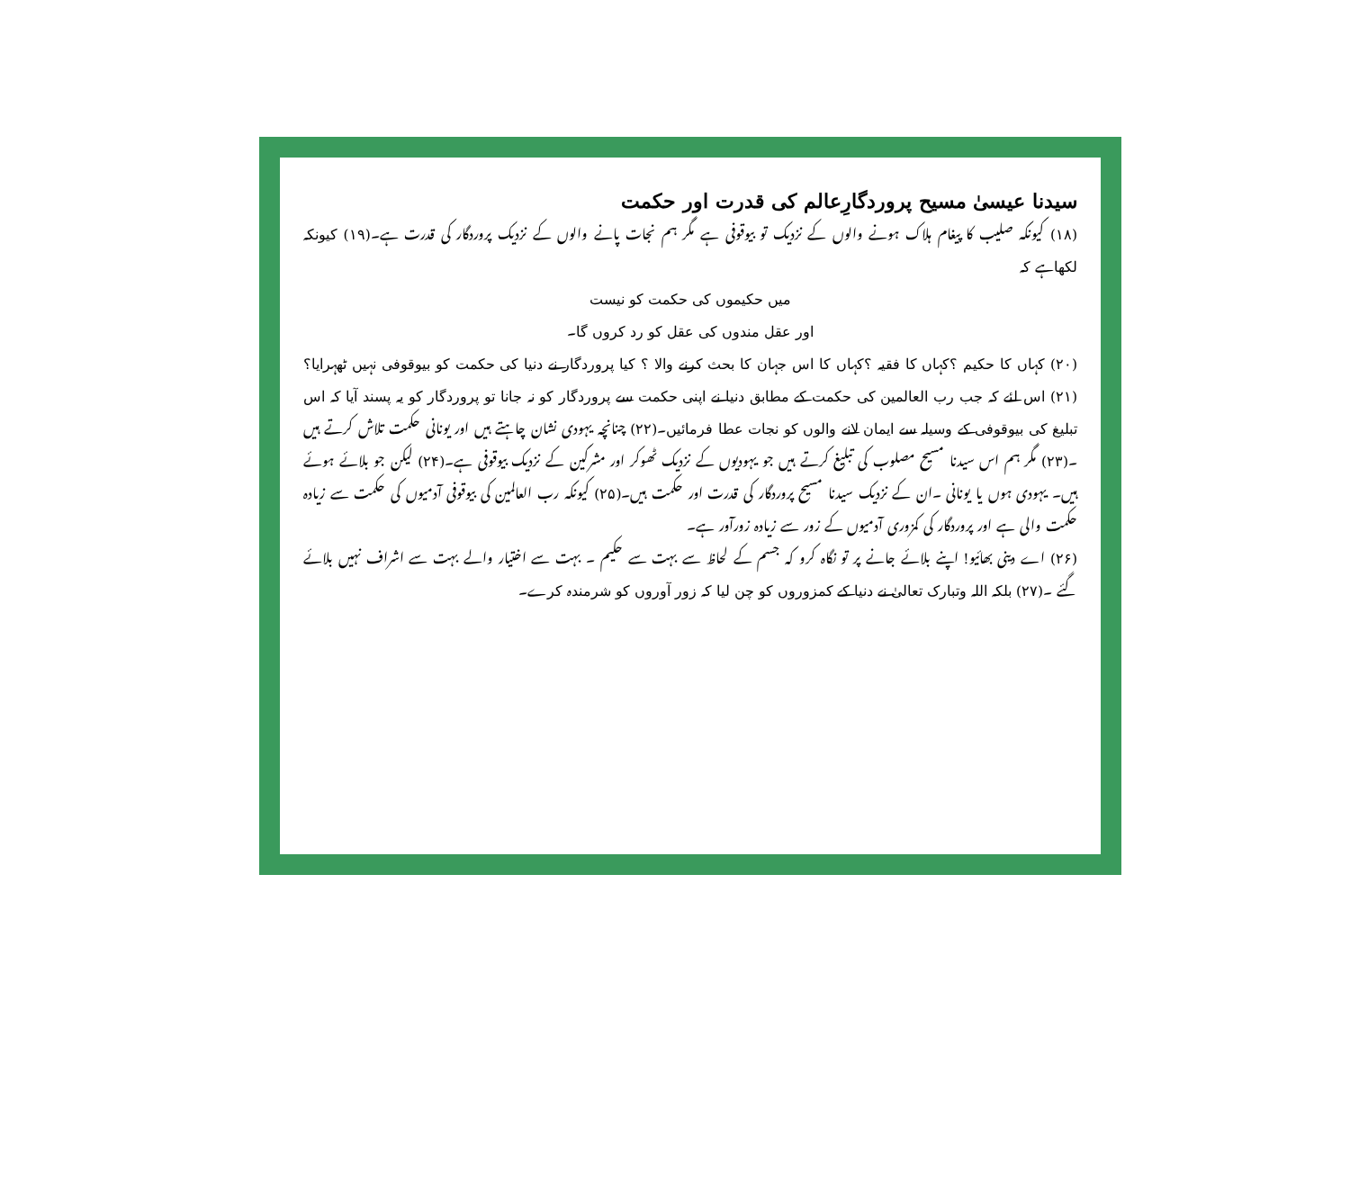سیدنا عیسیٰ مسیح پروردگارِعالم کی قدرت اور حکمت
(۱۸) کیونکہ صلیب کا پیغام ہلاک ہونے والوں کے نزدیک تو بیوقوفی ہے مگر ہم نجات پانے والوں کے نزدیک پروردگار کی قدرت ہے۔(۱۹) کیونکہ لکھاہے کہ
میں حکیموں کی حکمت کو نیست
اور عقل مندوں کی عقل کو رد کروں گا۔
(۲۰) کہاں کا حکیم ؟کہاں کا فقیہ ؟کہاں کا اس جہان کا بحث کرنے والا ؟ کیا پروردگار نے دنیا کی حکمت کو بیوقوفی نہیں ٹھہرایا؟(۲۱) اس لئے کہ جب رب العالمین کی حکمت کے مطابق دنیا نے اپنی حکمت سے پروردگار کو نہ جانا تو پروردگار کو یہ پسند آیا کہ اس تبلیغ کی بیوقوفی کے وسیلہ سے ایمان لانے والوں کو نجات عطا فرمائیں۔(۲۲) چنانچہ یہودی نشان چاہتے ہیں اور یونانی حکمت تلاش کرتے ہیں ۔(۲۳) مگر ہم اس سیدنا مسیح مصلوب کی تبلیغ کرتے ہیں جو یہودیوں کے نزدیک ٹھوکر اور مشرکین کے نزدیک بیوقوفی ہے۔(۲۴) لیکن جو بلائے ہوئے ہیں۔ یہودی ہوں یا یونانی ۔ان کے نزدیک سیدنا مسیح پروردگار کی قدرت اور حکمت ہیں۔(۲۵) کیونکہ رب العالمین کی بیوقوفی آدمیوں کی حکمت سے زیادہ حکمت والی ہے اور پروردگار کی کمزوری آدمیوں کے زور سے زیادہ زورآور ہے۔
(۲۶) اے دینی بھائیو! اپنے بلائے جانے پر تو نگاہ کرو کہ جسم کے لحاظ سے بہت سے حکیم ۔ بہت سے اختیار والے بہت سے اشراف نہیں بلائے گئے ۔(۲۷) بلکہ اللہ وتبارک تعالیٰ نے دنیا کے کمزوروں کو چن لیا کہ زور آوروں کو شرمندہ کرے۔